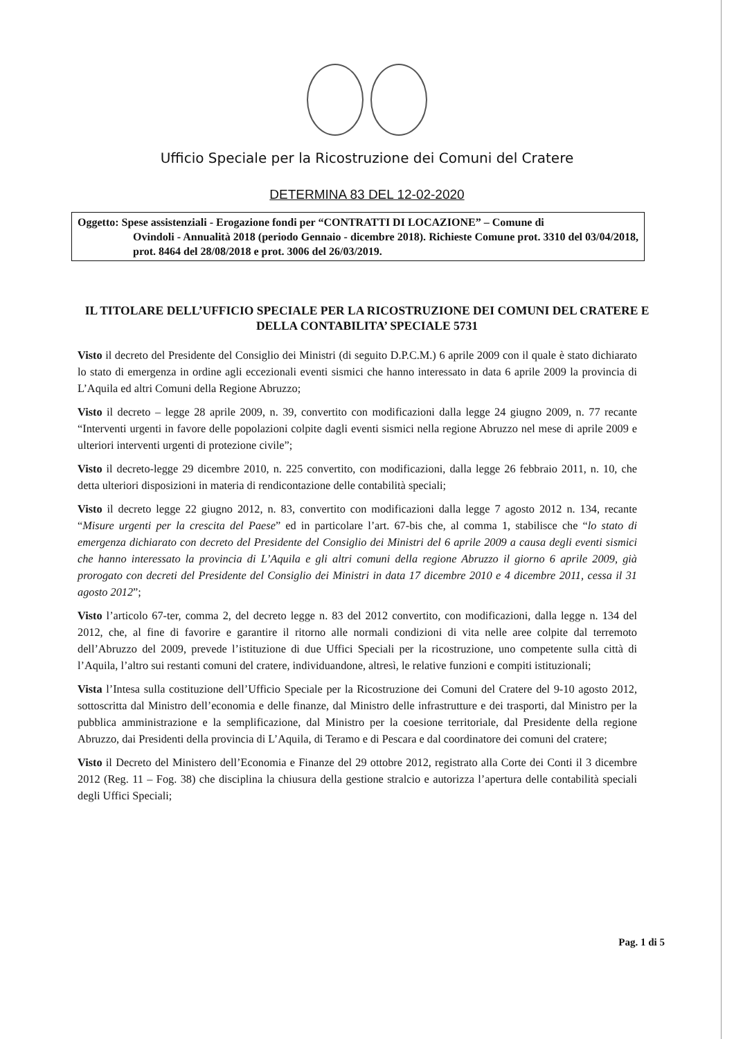Ufficio Speciale per la Ricostruzione dei Comuni del Cratere
DETERMINA 83 DEL 12-02-2020
Oggetto: Spese assistenziali - Erogazione fondi per “CONTRATTI DI LOCAZIONE” – Comune di
Ovindoli - Annualità 2018 (periodo Gennaio - dicembre 2018). Richieste Comune prot. 3310 del 03/04/2018, prot. 8464 del 28/08/2018 e prot. 3006 del 26/03/2019.
IL TITOLARE DELL’UFFICIO SPECIALE PER LA RICOSTRUZIONE DEI COMUNI DEL CRATERE E DELLA CONTABILITA’ SPECIALE 5731
Visto il decreto del Presidente del Consiglio dei Ministri (di seguito D.P.C.M.) 6 aprile 2009 con il quale è stato dichiarato lo stato di emergenza in ordine agli eccezionali eventi sismici che hanno interessato in data 6 aprile 2009 la provincia di L’Aquila ed altri Comuni della Regione Abruzzo;
Visto il decreto – legge 28 aprile 2009, n. 39, convertito con modificazioni dalla legge 24 giugno 2009, n. 77 recante “Interventi urgenti in favore delle popolazioni colpite dagli eventi sismici nella regione Abruzzo nel mese di aprile 2009 e ulteriori interventi urgenti di protezione civile”;
Visto il decreto-legge 29 dicembre 2010, n. 225 convertito, con modificazioni, dalla legge 26 febbraio 2011, n. 10, che detta ulteriori disposizioni in materia di rendicontazione delle contabilità speciali;
Visto il decreto legge 22 giugno 2012, n. 83, convertito con modificazioni dalla legge 7 agosto 2012 n. 134, recante “Misure urgenti per la crescita del Paese” ed in particolare l’art. 67-bis che, al comma 1, stabilisce che “lo stato di emergenza dichiarato con decreto del Presidente del Consiglio dei Ministri del 6 aprile 2009 a causa degli eventi sismici che hanno interessato la provincia di L’Aquila e gli altri comuni della regione Abruzzo il giorno 6 aprile 2009, già prorogato con decreti del Presidente del Consiglio dei Ministri in data 17 dicembre 2010 e 4 dicembre 2011, cessa il 31 agosto 2012”;
Visto l’articolo 67-ter, comma 2, del decreto legge n. 83 del 2012 convertito, con modificazioni, dalla legge n. 134 del 2012, che, al fine di favorire e garantire il ritorno alle normali condizioni di vita nelle aree colpite dal terremoto dell’Abruzzo del 2009, prevede l’istituzione di due Uffici Speciali per la ricostruzione, uno competente sulla città di l’Aquila, l’altro sui restanti comuni del cratere, individuandone, altresì, le relative funzioni e compiti istituzionali;
Vista l’Intesa sulla costituzione dell’Ufficio Speciale per la Ricostruzione dei Comuni del Cratere del 9-10 agosto 2012, sottoscritta dal Ministro dell’economia e delle finanze, dal Ministro delle infrastrutture e dei trasporti, dal Ministro per la pubblica amministrazione e la semplificazione, dal Ministro per la coesione territoriale, dal Presidente della regione Abruzzo, dai Presidenti della provincia di L’Aquila, di Teramo e di Pescara e dal coordinatore dei comuni del cratere;
Visto il Decreto del Ministero dell’Economia e Finanze del 29 ottobre 2012, registrato alla Corte dei Conti il 3 dicembre 2012 (Reg. 11 – Fog. 38) che disciplina la chiusura della gestione stralcio e autorizza l’apertura delle contabilità speciali degli Uffici Speciali;
Pag. 1 di 5